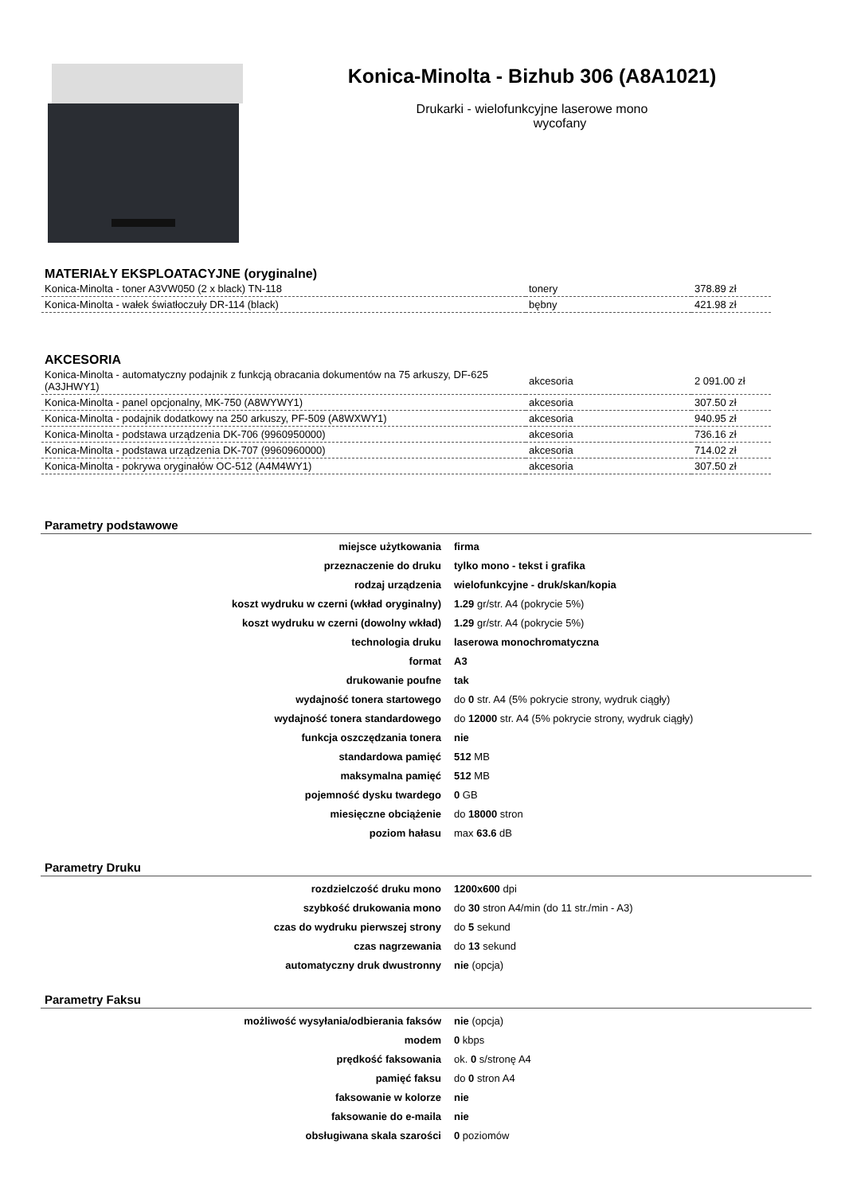Konica-Minolta - Bizhub 306 (A8A1021)
Drukarki - wielofunkcyjne laserowe mono
wycofany
MATERIAŁY EKSPLOATACYJNE (oryginalne)
| Konica-Minolta - toner A3VW050 (2 x black) TN-118 | tonery | 378.89 zł |
| Konica-Minolta - wałek światłoczuły DR-114 (black) | bębny | 421.98 zł |
AKCESORIA
| Konica-Minolta - automatyczny podajnik z funkcją obracania dokumentów na 75 arkuszy, DF-625 (A3JHWY1) | akcesoria | 2 091.00 zł |
| Konica-Minolta - panel opcjonalny, MK-750 (A8WYWY1) | akcesoria | 307.50 zł |
| Konica-Minolta - podajnik dodatkowy na 250 arkuszy, PF-509 (A8WXWY1) | akcesoria | 940.95 zł |
| Konica-Minolta - podstawa urządzenia DK-706 (9960950000) | akcesoria | 736.16 zł |
| Konica-Minolta - podstawa urządzenia DK-707 (9960960000) | akcesoria | 714.02 zł |
| Konica-Minolta - pokrywa oryginałów OC-512 (A4M4WY1) | akcesoria | 307.50 zł |
Parametry podstawowe
| miejsce użytkowania | firma |
| przeznaczenie do druku | tylko mono - tekst i grafika |
| rodzaj urządzenia | wielofunkcyjne - druk/skan/kopia |
| koszt wydruku w czerni (wkład oryginalny) | 1.29 gr/str. A4 (pokrycie 5%) |
| koszt wydruku w czerni (dowolny wkład) | 1.29 gr/str. A4 (pokrycie 5%) |
| technologia druku | laserowa monochromatyczna |
| format | A3 |
| drukowanie poufne | tak |
| wydajność tonera startowego | do 0 str. A4 (5% pokrycie strony, wydruk ciągły) |
| wydajność tonera standardowego | do 12000 str. A4 (5% pokrycie strony, wydruk ciągły) |
| funkcja oszczędzania tonera | nie |
| standardowa pamięć | 512 MB |
| maksymalna pamięć | 512 MB |
| pojemność dysku twardego | 0 GB |
| miesięczne obciążenie | do 18000 stron |
| poziom hałasu | max 63.6 dB |
Parametry Druku
| rozdzielczość druku mono | 1200x600 dpi |
| szybkość drukowania mono | do 30 stron A4/min (do 11 str./min - A3) |
| czas do wydruku pierwszej strony | do 5 sekund |
| czas nagrzewania | do 13 sekund |
| automatyczny druk dwustronny | nie (opcja) |
Parametry Faksu
| możliwość wysyłania/odbierania faksów | nie (opcja) |
| modem | 0 kbps |
| prędkość faksowania | ok. 0 s/stronę A4 |
| pamięć faksu | do 0 stron A4 |
| faksowanie w kolorze | nie |
| faksowanie do e-maila | nie |
| obsługiwana skala szarości | 0 poziomów |